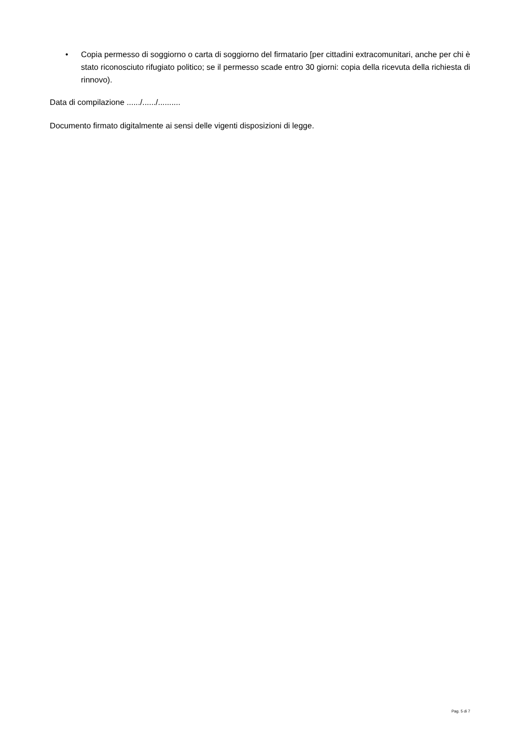• Copia permesso di soggiorno o carta di soggiorno del firmatario [per cittadini extracomunitari, anche per chi è stato riconosciuto rifugiato politico; se il permesso scade entro 30 giorni: copia della ricevuta della richiesta di rinnovo).
Data di compilazione ....../....../..........
Documento firmato digitalmente ai sensi delle vigenti disposizioni di legge.
Pag. 5 di 7